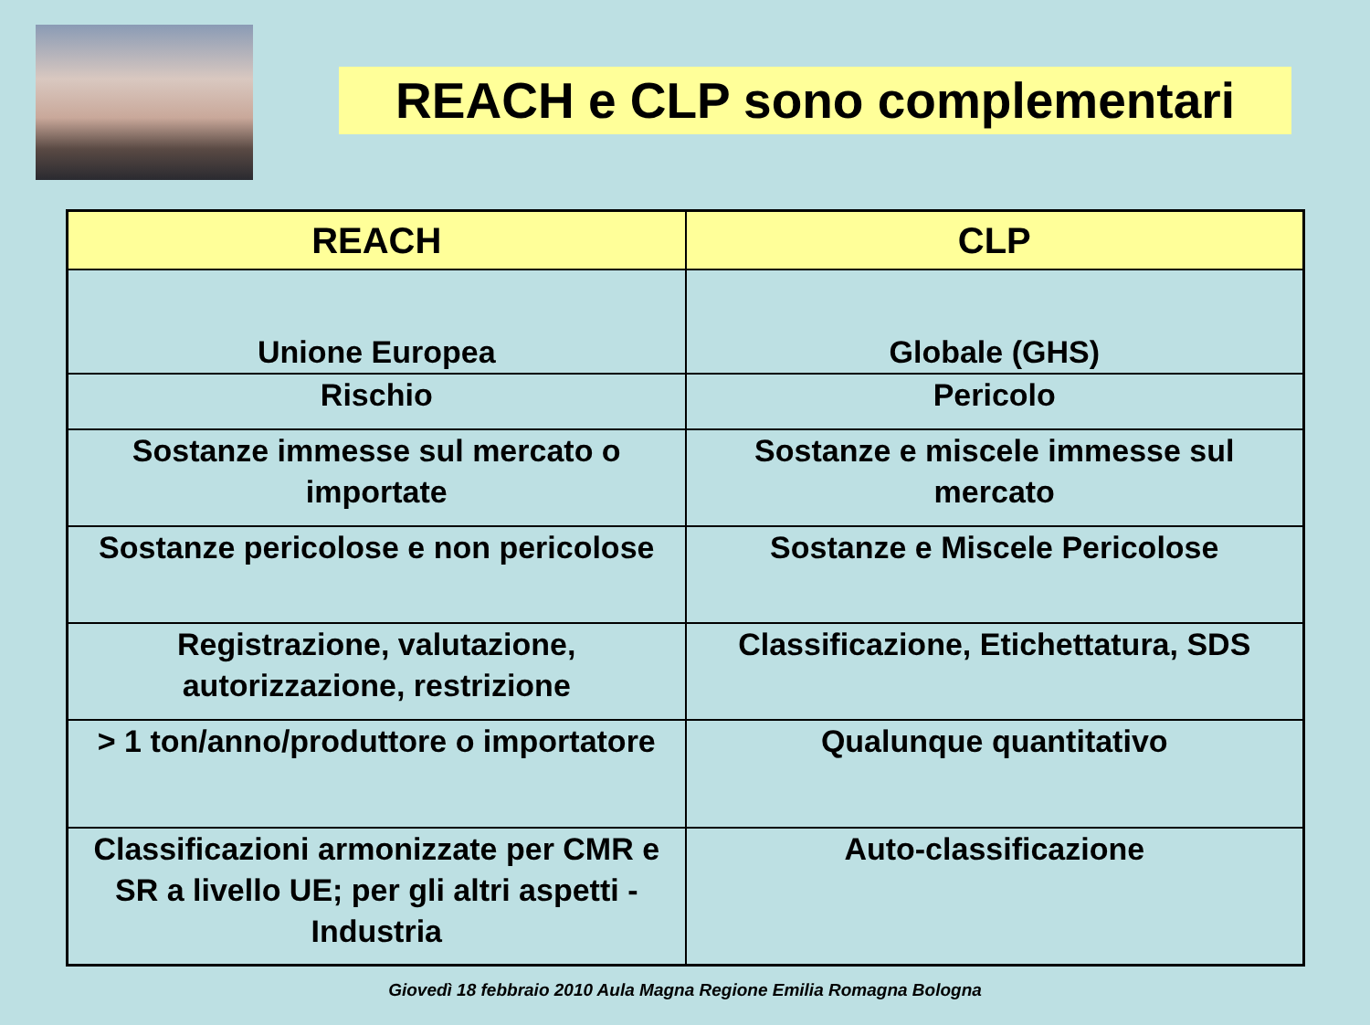REACH e CLP sono complementari
| REACH | CLP |
| --- | --- |
| Unione Europea | Globale (GHS) |
| Rischio | Pericolo |
| Sostanze immesse sul mercato o importate | Sostanze e miscele immesse sul mercato |
| Sostanze pericolose e non pericolose | Sostanze e Miscele Pericolose |
| Registrazione, valutazione, autorizzazione, restrizione | Classificazione, Etichettatura, SDS |
| > 1 ton/anno/produttore o importatore | Qualunque quantitativo |
| Classificazioni armonizzate per CMR e SR a livello UE; per gli altri aspetti - Industria | Auto-classificazione |
Giovedì 18 febbraio 2010 Aula Magna Regione Emilia Romagna Bologna